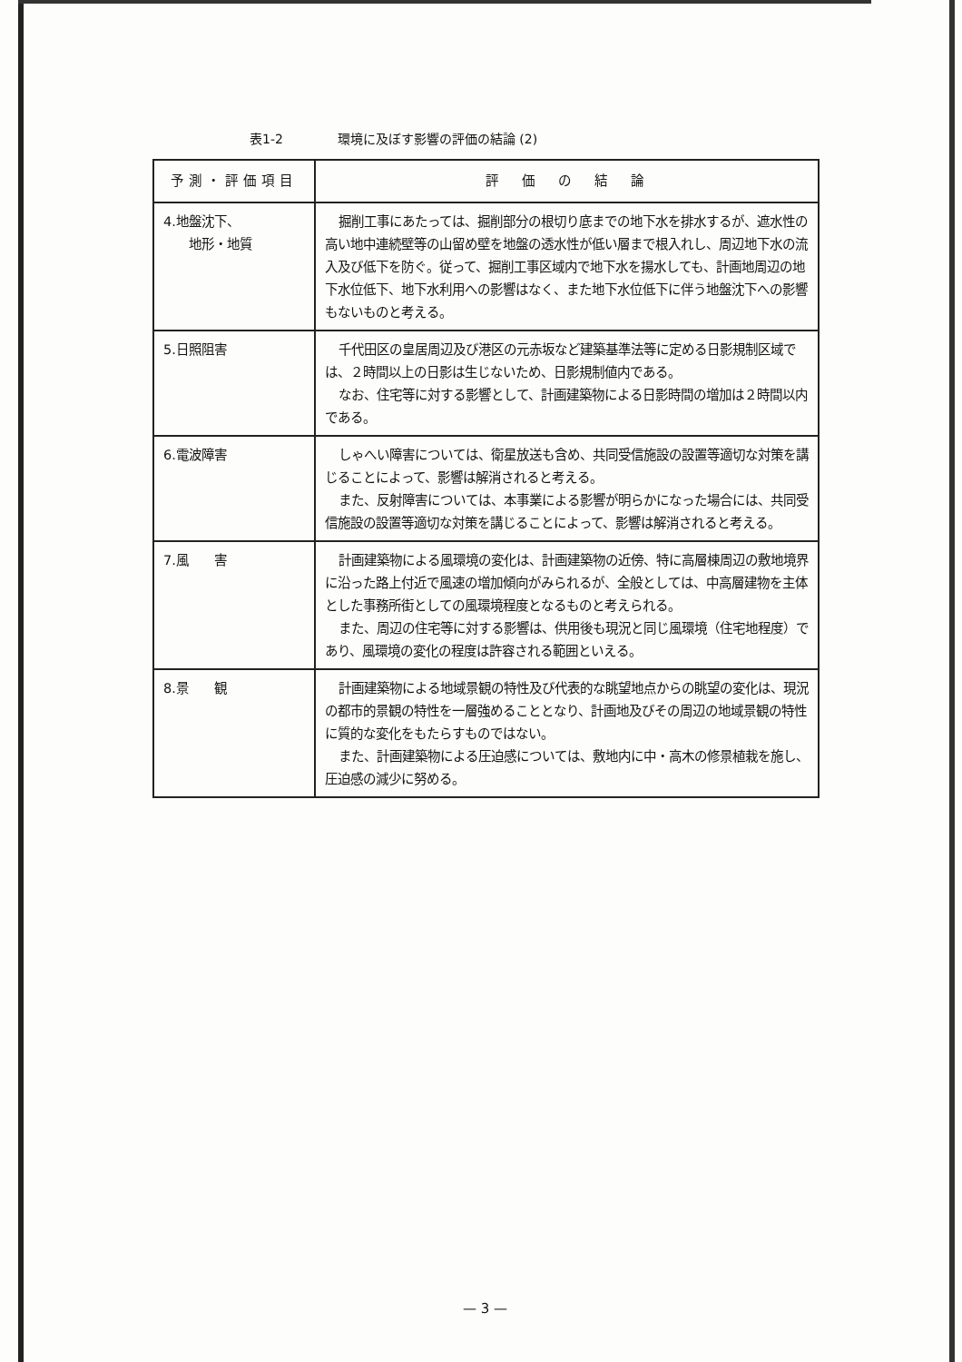表1-2 環境に及ぼす影響の評価の結論 (2)
| 予測・評価項目 | 評 価 の 結 論 |
| --- | --- |
| 4.地盤沈下、 地形・地質 | 掘削工事にあたっては、掘削部分の根切り底までの地下水を排水するが、遮水性の高い地中連続壁等の山留め壁を地盤の透水性が低い層まで根入れし、周辺地下水の流入及び低下を防ぐ。従って、掘削工事区域内で地下水を揚水しても、計画地周辺の地下水位低下、地下水利用への影響はなく、また地下水位低下に伴う地盤沈下への影響もないものと考える。 |
| 5.日照阻害 | 千代田区の皇居周辺及び港区の元赤坂など建築基準法等に定める日影規制区域では、２時間以上の日影は生じないため、日影規制値内である。 なお、住宅等に対する影響として、計画建築物による日影時間の増加は２時間以内である。 |
| 6.電波障害 | しゃへい障害については、衛星放送も含め、共同受信施設の設置等適切な対策を講じることによって、影響は解消されると考える。 また、反射障害については、本事業による影響が明らかになった場合には、共同受信施設の設置等適切な対策を講じることによって、影響は解消されると考える。 |
| 7.風 害 | 計画建築物による風環境の変化は、計画建築物の近傍、特に高層棟周辺の敷地境界に沿った路上付近で風速の増加傾向がみられるが、全般としては、中高層建物を主体とした事務所街としての風環境程度となるものと考えられる。 また、周辺の住宅等に対する影響は、供用後も現況と同じ風環境（住宅地程度）であり、風環境の変化の程度は許容される範囲といえる。 |
| 8.景 観 | 計画建築物による地域景観の特性及び代表的な眺望地点からの眺望の変化は、現況の都市的景観の特性を一層強めることとなり、計画地及びその周辺の地域景観の特性に質的な変化をもたらすものではない。 また、計画建築物による圧迫感については、敷地内に中・高木の修景植栽を施し、圧迫感の減少に努める。 |
— 3 —